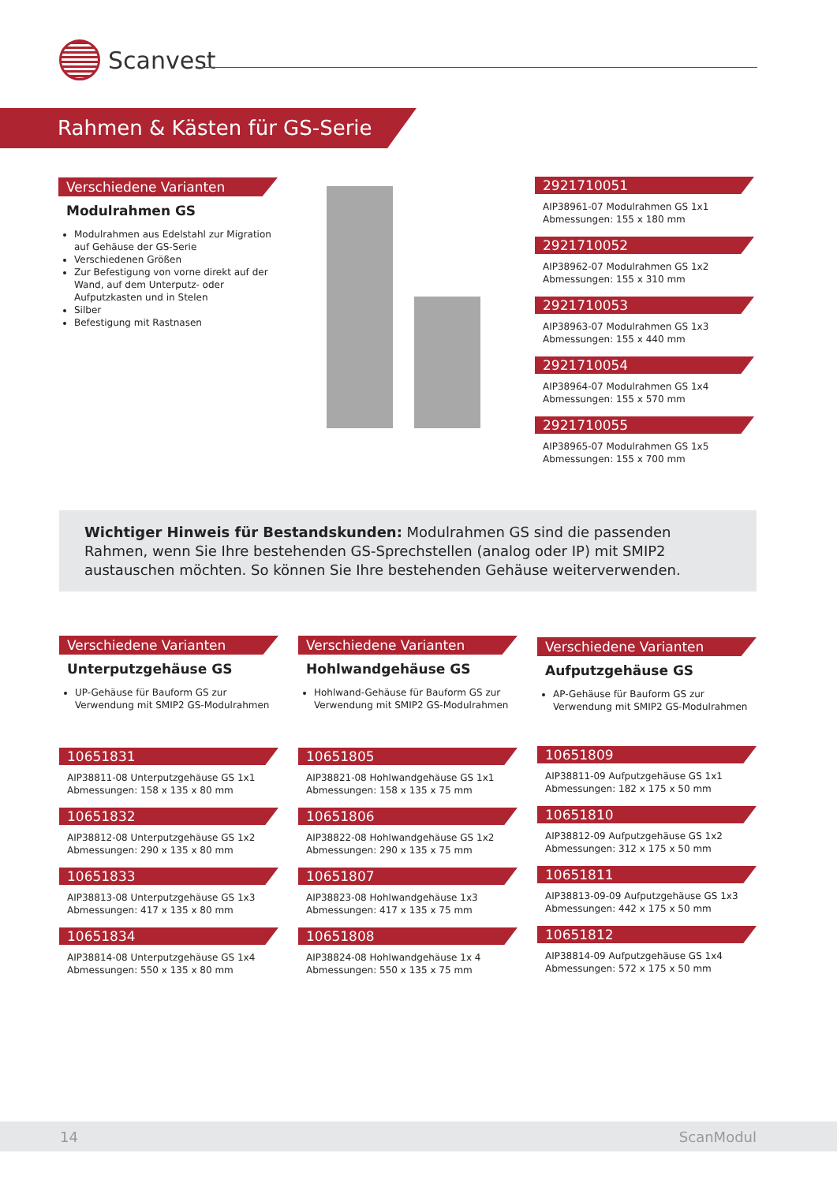Scanvest
Rahmen & Kästen für GS-Serie
Verschiedene Varianten
Modulrahmen GS
Modulrahmen aus Edelstahl zur Migration auf Gehäuse der GS-Serie
Verschiedenen Größen
Zur Befestigung von vorne direkt auf der Wand, auf dem Unterputz- oder Aufputzkasten und in Stelen
Silber
Befestigung mit Rastnasen
2921710051
AIP38961-07 Modulrahmen GS 1x1
Abmessungen: 155 x 180 mm
2921710052
AIP38962-07 Modulrahmen GS 1x2
Abmessungen: 155 x 310 mm
2921710053
AIP38963-07 Modulrahmen GS 1x3
Abmessungen: 155 x 440 mm
2921710054
AIP38964-07 Modulrahmen GS 1x4
Abmessungen: 155 x 570 mm
2921710055
AIP38965-07 Modulrahmen GS 1x5
Abmessungen: 155 x 700 mm
Wichtiger Hinweis für Bestandskunden: Modulrahmen GS sind die passenden Rahmen, wenn Sie Ihre bestehenden GS-Sprechstellen (analog oder IP) mit SMIP2 austauschen möchten. So können Sie Ihre bestehenden Gehäuse weiterverwenden.
Verschiedene Varianten
Unterputzgehäuse GS
UP-Gehäuse für Bauform GS zur Verwendung mit SMIP2 GS-Modulrahmen
10651831
AIP38811-08 Unterputzgehäuse GS 1x1
Abmessungen: 158 x 135 x 80 mm
10651832
AIP38812-08 Unterputzgehäuse GS 1x2
Abmessungen: 290 x 135 x 80 mm
10651833
AIP38813-08 Unterputzgehäuse GS 1x3
Abmessungen: 417 x 135 x 80 mm
10651834
AIP38814-08 Unterputzgehäuse GS 1x4
Abmessungen: 550 x 135 x 80 mm
Verschiedene Varianten
Hohlwandgehäuse GS
Hohlwand-Gehäuse für Bauform GS zur Verwendung mit SMIP2 GS-Modulrahmen
10651805
AIP38821-08 Hohlwandgehäuse GS 1x1
Abmessungen: 158 x 135 x 75 mm
10651806
AIP38822-08 Hohlwandgehäuse GS 1x2
Abmessungen: 290 x 135 x 75 mm
10651807
AIP38823-08 Hohlwandgehäuse 1x3
Abmessungen: 417 x 135 x 75 mm
10651808
AIP38824-08 Hohlwandgehäuse 1x 4
Abmessungen: 550 x 135 x 75 mm
Verschiedene Varianten
Aufputzgehäuse GS
AP-Gehäuse für Bauform GS zur Verwendung mit SMIP2 GS-Modulrahmen
10651809
AIP38811-09 Aufputzgehäuse GS 1x1
Abmessungen: 182 x 175 x 50 mm
10651810
AIP38812-09 Aufputzgehäuse GS 1x2
Abmessungen: 312 x 175 x 50 mm
10651811
AIP38813-09-09 Aufputzgehäuse GS 1x3
Abmessungen: 442 x 175 x 50 mm
10651812
AIP38814-09 Aufputzgehäuse GS 1x4
Abmessungen: 572 x 175 x 50 mm
14 ScanModul